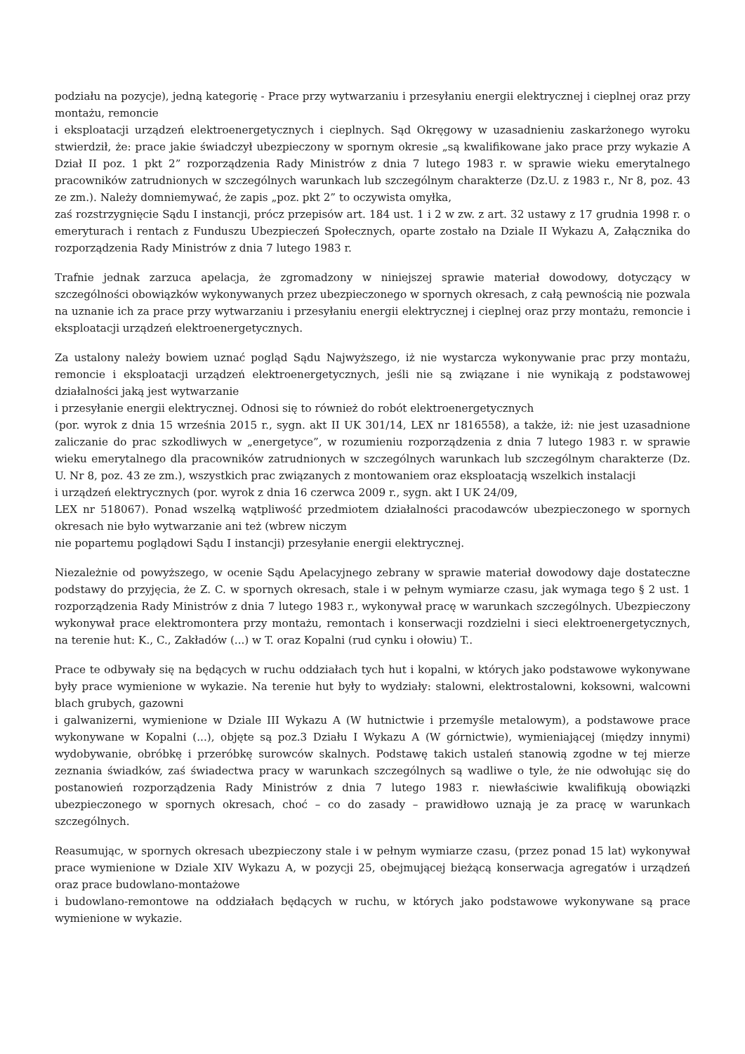podziału na pozycje), jedną kategorię - Prace przy wytwarzaniu i przesyłaniu energii elektrycznej i cieplnej oraz przy montażu, remoncie
i eksploatacji urządzeń elektroenergetycznych i cieplnych. Sąd Okręgowy w uzasadnieniu zaskarżonego wyroku stwierdził, że: prace jakie świadczył ubezpieczony w spornym okresie „są kwalifikowane jako prace przy wykazie A Dział II poz. 1 pkt 2” rozporządzenia Rady Ministrów z dnia 7 lutego 1983 r. w sprawie wieku emerytalnego pracowników zatrudnionych w szczególnych warunkach lub szczególnym charakterze (Dz.U. z 1983 r., Nr 8, poz. 43 ze zm.). Należy domniemywać, że zapis „poz. pkt 2” to oczywista omyłka,
zaś rozstrzygnięcie Sądu I instancji, prócz przepisów art. 184 ust. 1 i 2 w zw. z art. 32 ustawy z 17 grudnia 1998 r. o emeryturach i rentach z Funduszu Ubezpieczeń Społecznych, oparte zostało na Dziale II Wykazu A, Załącznika do rozporządzenia Rady Ministrów z dnia 7 lutego 1983 r.
Trafnie jednak zarzuca apelacja, że zgromadzony w niniejszej sprawie materiał dowodowy, dotyczący w szczególności obowiązków wykonywanych przez ubezpieczonego w spornych okresach, z całą pewnością nie pozwala na uznanie ich za prace przy wytwarzaniu i przesyłaniu energii elektrycznej i cieplnej oraz przy montażu, remoncie i eksploatacji urządzeń elektroenergetycznych.
Za ustalony należy bowiem uznać pogląd Sądu Najwyższego, iż nie wystarcza wykonywanie prac przy montażu, remoncie i eksploatacji urządzeń elektroenergetycznych, jeśli nie są związane i nie wynikają z podstawowej działalności jaką jest wytwarzanie
i przesyłanie energii elektrycznej. Odnosi się to również do robót elektroenergetycznych
(por. wyrok z dnia 15 września 2015 r., sygn. akt II UK 301/14, LEX nr 1816558), a także, iż: nie jest uzasadnione zaliczanie do prac szkodliwych w „energetyce”, w rozumieniu rozporządzenia z dnia 7 lutego 1983 r. w sprawie wieku emerytalnego dla pracowników zatrudnionych w szczególnych warunkach lub szczególnym charakterze (Dz. U. Nr 8, poz. 43 ze zm.), wszystkich prac związanych z montowaniem oraz eksploatacją wszelkich instalacji
i urządzeń elektrycznych (por. wyrok z dnia 16 czerwca 2009 r., sygn. akt I UK 24/09,
LEX nr 518067). Ponad wszelką wątpliwość przedmiotem działalności pracodawców ubezpieczonego w spornych okresach nie było wytwarzanie ani też (wbrew niczym
nie popartemu poglądowi Sądu I instancji) przesyłanie energii elektrycznej.
Niezależnie od powyższego, w ocenie Sądu Apelacyjnego zebrany w sprawie materiał dowodowy daje dostateczne podstawy do przyjęcia, że Z. C. w spornych okresach, stale i w pełnym wymiarze czasu, jak wymaga tego § 2 ust. 1 rozporządzenia Rady Ministrów z dnia 7 lutego 1983 r., wykonywał pracę w warunkach szczególnych. Ubezpieczony wykonywał prace elektromontera przy montażu, remontach i konserwacji rozdzielni i sieci elektroenergetycznych, na terenie hut: K., C., Zakładów (...) w T. oraz Kopalni (rud cynku i ołowiu) T..
Prace te odbywały się na będących w ruchu oddziałach tych hut i kopalni, w których jako podstawowe wykonywane były prace wymienione w wykazie. Na terenie hut były to wydziały: stalowni, elektrostalowni, koksowni, walcowni blach grubych, gazowni
i galwanizerni, wymienione w Dziale III Wykazu A (W hutnictwie i przemyśle metalowym), a podstawowe prace wykonywane w Kopalni (...), objęte są poz.3 Działu I Wykazu A (W górnictwie), wymieniającej (między innymi) wydobywanie, obróbkę i przeróbkę surowców skalnych. Podstawę takich ustaleń stanowią zgodne w tej mierze zeznania świadków, zaś świadectwa pracy w warunkach szczególnych są wadliwe o tyle, że nie odwołując się do postanowień rozporządzenia Rady Ministrów z dnia 7 lutego 1983 r. niewłaściwie kwalifikują obowiązki ubezpieczonego w spornych okresach, choć – co do zasady – prawidłowo uznają je za pracę w warunkach szczególnych.
Reasumując, w spornych okresach ubezpieczony stale i w pełnym wymiarze czasu, (przez ponad 15 lat) wykonywał prace wymienione w Dziale XIV Wykazu A, w pozycji 25, obejmującej bieżącą konserwacja agregatów i urządzeń oraz prace budowlano-montażowe
i budowlano-remontowe na oddziałach będących w ruchu, w których jako podstawowe wykonywane są prace wymienione w wykazie.